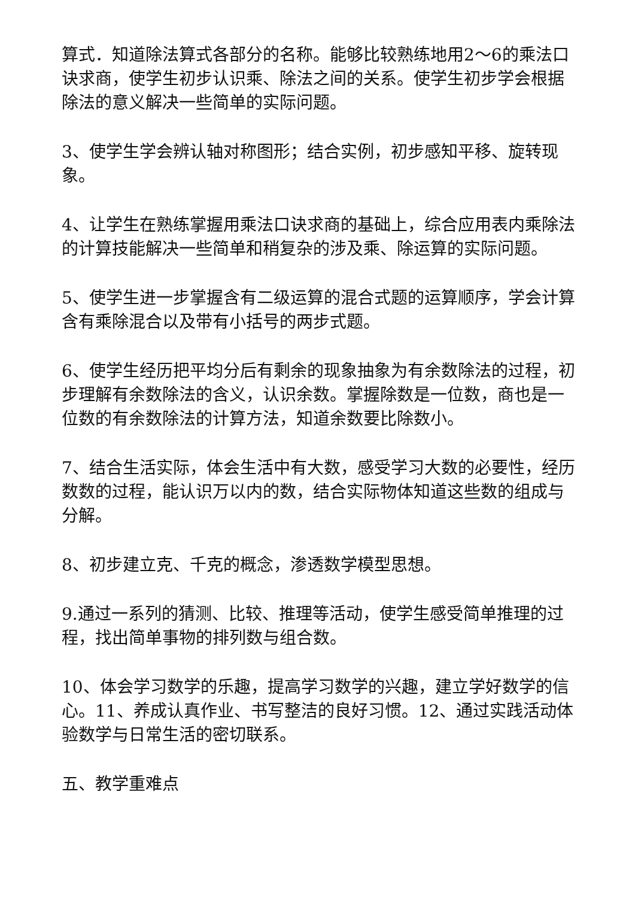算式．知道除法算式各部分的名称。能够比较熟练地用2～6的乘法口诀求商，使学生初步认识乘、除法之间的关系。使学生初步学会根据除法的意义解决一些简单的实际问题。
3、使学生学会辨认轴对称图形；结合实例，初步感知平移、旋转现象。
4、让学生在熟练掌握用乘法口诀求商的基础上，综合应用表内乘除法的计算技能解决一些简单和稍复杂的涉及乘、除运算的实际问题。
5、使学生进一步掌握含有二级运算的混合式题的运算顺序，学会计算含有乘除混合以及带有小括号的两步式题。
6、使学生经历把平均分后有剩余的现象抽象为有余数除法的过程，初步理解有余数除法的含义，认识余数。掌握除数是一位数，商也是一位数的有余数除法的计算方法，知道余数要比除数小。
7、结合生活实际，体会生活中有大数，感受学习大数的必要性，经历数数的过程，能认识万以内的数，结合实际物体知道这些数的组成与分解。
8、初步建立克、千克的概念，渗透数学模型思想。
9.通过一系列的猜测、比较、推理等活动，使学生感受简单推理的过程，找出简单事物的排列数与组合数。
10、体会学习数学的乐趣，提高学习数学的兴趣，建立学好数学的信心。11、养成认真作业、书写整洁的良好习惯。12、通过实践活动体验数学与日常生活的密切联系。
五、教学重难点